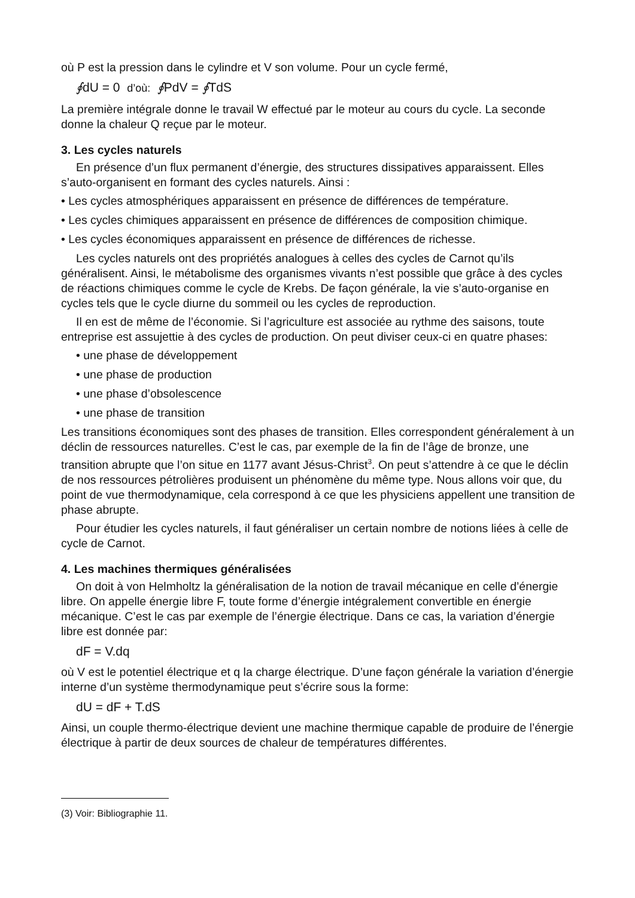où P est la pression dans le cylindre et V son volume. Pour un cycle fermé,
∮dU = 0 d’où: ∮PdV = ∮TdS
La première intégrale donne le travail W effectué par le moteur au cours du cycle. La seconde donne la chaleur Q reçue par le moteur.
3. Les cycles naturels
En présence d’un flux permanent d’énergie, des structures dissipatives apparaissent. Elles s’auto-organisent en formant des cycles naturels. Ainsi :
• Les cycles atmosphériques apparaissent en présence de différences de température.
• Les cycles chimiques apparaissent en présence de différences de composition chimique.
• Les cycles économiques apparaissent en présence de différences de richesse.
Les cycles naturels ont des propriétés analogues à celles des cycles de Carnot qu’ils généralisent. Ainsi, le métabolisme des organismes vivants n’est possible que grâce à des cycles de réactions chimiques comme le cycle de Krebs. De façon générale, la vie s’auto-organise en cycles tels que le cycle diurne du sommeil ou les cycles de reproduction.
Il en est de même de l’économie. Si l’agriculture est associée au rythme des saisons, toute entreprise est assujettie à des cycles de production. On peut diviser ceux-ci en quatre phases:
• une phase de développement
• une phase de production
• une phase d’obsolescence
• une phase de transition
Les transitions économiques sont des phases de transition. Elles correspondent généralement à un déclin de ressources naturelles. C’est le cas, par exemple de la fin de l’âge de bronze, une transition abrupte que l’on situe en 1177 avant Jésus-Christ<sup>3</sup>. On peut s’attendre à ce que le déclin de nos ressources pétrolières produisent un phénomène du même type. Nous allons voir que, du point de vue thermodynamique, cela correspond à ce que les physiciens appellent une transition de phase abrupte.
Pour étudier les cycles naturels, il faut généraliser un certain nombre de notions liées à celle de cycle de Carnot.
4. Les machines thermiques généralisées
On doit à von Helmholtz la généralisation de la notion de travail mécanique en celle d’énergie libre. On appelle énergie libre F, toute forme d’énergie intégralement convertible en énergie mécanique. C’est le cas par exemple de l’énergie électrique. Dans ce cas, la variation d’énergie libre est donnée par:
dF = V.dq
où V est le potentiel électrique et q la charge électrique. D’une façon générale la variation d’énergie interne d’un système thermodynamique peut s’écrire sous la forme:
dU = dF + T.dS
Ainsi, un couple thermo-électrique devient une machine thermique capable de produire de l’énergie électrique à partir de deux sources de chaleur de températures différentes.
(3) Voir: Bibliographie 11.